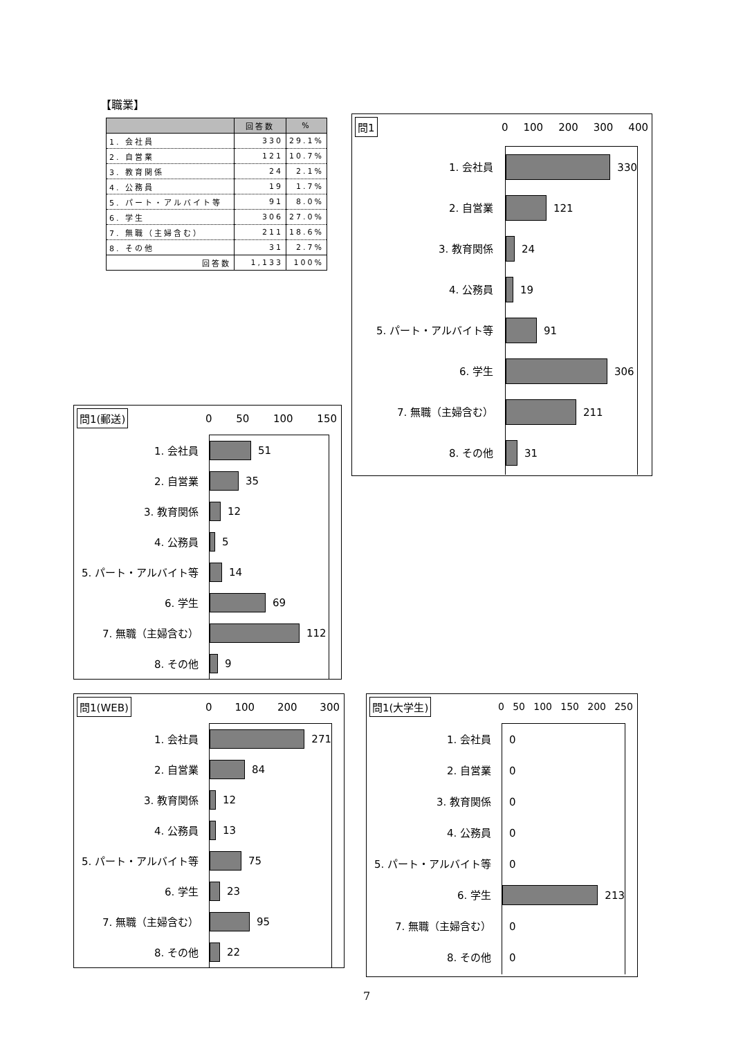【職業】
| | 回答数 | % |
| --- | --- | --- |
| 1. 会社員 | 330 | 29.1% |
| 2. 自営業 | 121 | 10.7% |
| 3. 教育関係 | 24 | 2.1% |
| 4. 公務員 | 19 | 1.7% |
| 5. パート・アルバイト等 | 91 | 8.0% |
| 6. 学生 | 306 | 27.0% |
| 7. 無職（主婦含む） | 211 | 18.6% |
| 8. その他 | 31 | 2.7% |
| 回答数 | 1,133 | 100% |
問1 0 100 200 300 400
1. 会社員
2. 自営業
3. 教育関係
4. 公務員
5. パート・アルバイト等
6. 学生
7. 無職（主婦含む）
8. その他
330
121
24
19
91
306
211
31
問1(郵送) 0 50 100 150
1. 会社員
2. 自営業
3. 教育関係
4. 公務員
5. パート・アルバイト等
6. 学生
7. 無職（主婦含む）
8. その他
51
35
12
5
14
69
112
9
問1(WEB) 0 100 200 300
1. 会社員
2. 自営業
3. 教育関係
4. 公務員
5. パート・アルバイト等
6. 学生
7. 無職（主婦含む）
8. その他
271
84
12
13
75
23
95
22
問1(大学生) 0 50 100 150 200 250
1. 会社員
2. 自営業
3. 教育関係
4. 公務員
5. パート・アルバイト等
6. 学生
7. 無職（主婦含む）
8. その他
0
0
0
0
0
213
0
0
7